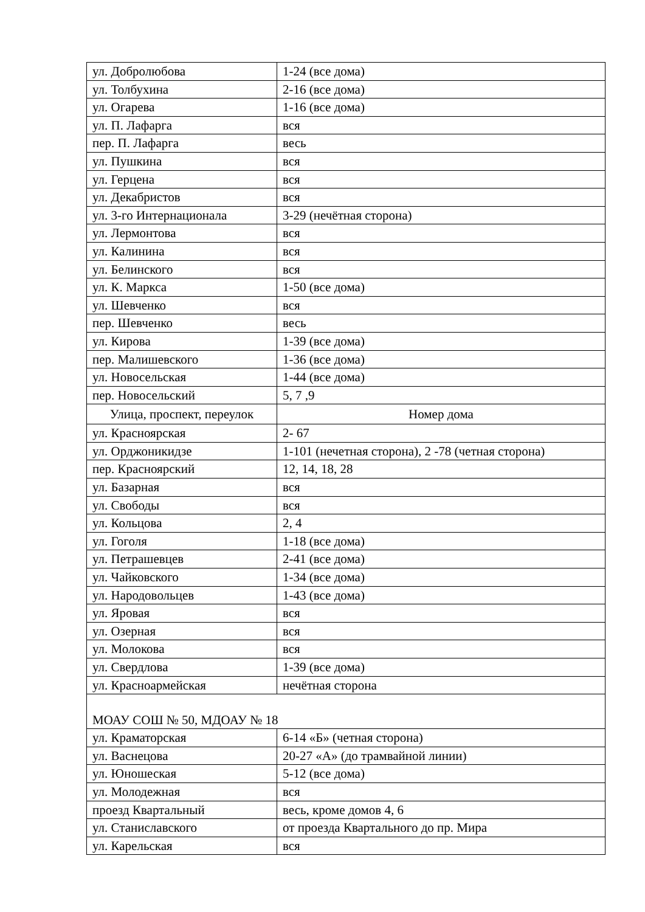| ул. Добролюбова | 1-24 (все дома) |
| ул. Толбухина | 2-16 (все дома) |
| ул. Огарева | 1-16 (все дома) |
| ул. П. Лафарга | вся |
| пер. П. Лафарга | весь |
| ул. Пушкина | вся |
| ул. Герцена | вся |
| ул. Декабристов | вся |
| ул. 3-го Интернационала | 3-29 (нечётная сторона) |
| ул. Лермонтова | вся |
| ул. Калинина | вся |
| ул. Белинского | вся |
| ул. К. Маркса | 1-50 (все дома) |
| ул. Шевченко | вся |
| пер. Шевченко | весь |
| ул. Кирова | 1-39 (все дома) |
| пер. Малишевского | 1-36 (все дома) |
| ул. Новосельская | 1-44 (все дома) |
| пер. Новосельский | 5, 7 ,9 |
| Улица, проспект, переулок | Номер дома |
| ул. Красноярская | 2- 67 |
| ул. Орджоникидзе | 1-101 (нечетная сторона), 2 -78 (четная сторона) |
| пер. Красноярский | 12, 14, 18, 28 |
| ул. Базарная | вся |
| ул. Свободы | вся |
| ул. Кольцова | 2, 4 |
| ул. Гоголя | 1-18 (все дома) |
| ул. Петрашевцев | 2-41 (все дома) |
| ул. Чайковского | 1-34 (все дома) |
| ул. Народовольцев | 1-43 (все дома) |
| ул. Яровая | вся |
| ул. Озерная | вся |
| ул. Молокова | вся |
| ул. Свердлова | 1-39 (все дома) |
| ул. Красноармейская | нечётная сторона |
| МОАУ СОШ № 50, МДОАУ № 18 | |
| ул. Краматорская | 6-14 «Б» (четная сторона) |
| ул. Васнецова | 20-27 «А» (до трамвайной линии) |
| ул. Юношеская | 5-12 (все дома) |
| ул. Молодежная | вся |
| проезд Квартальный | весь, кроме домов 4, 6 |
| ул. Станиславского | от проезда Квартального до пр. Мира |
| ул. Карельская | вся |